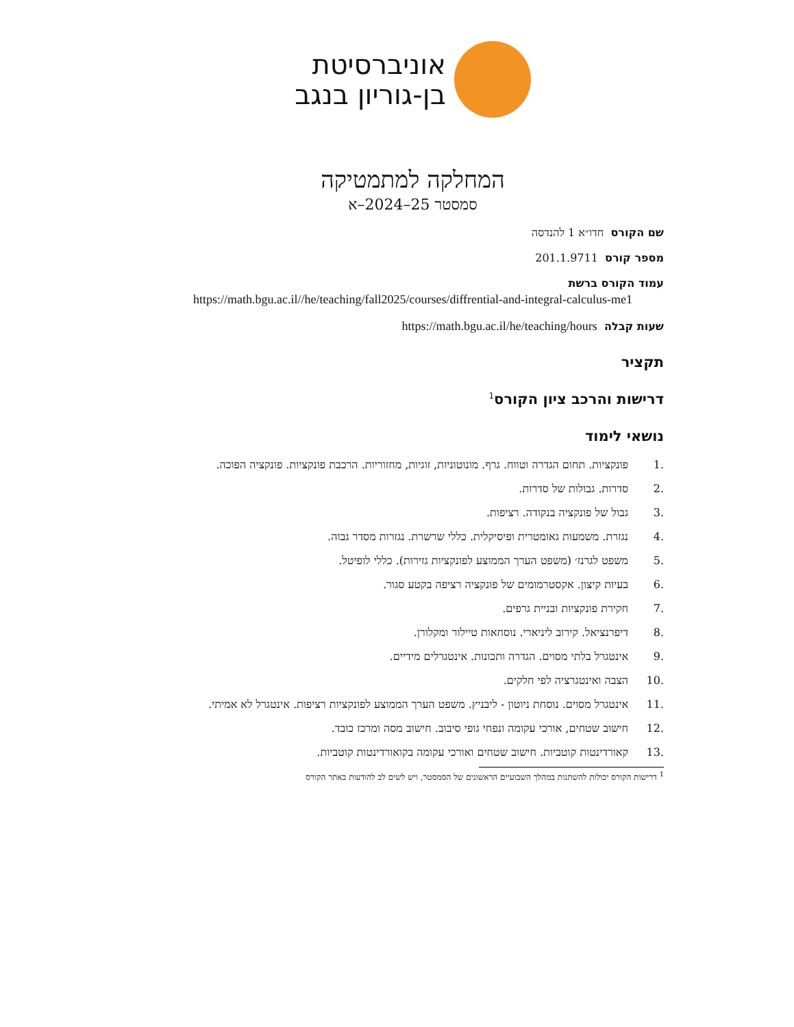אוניברסיטת
בן-גוריון בנגב
המחלקה למתמטיקה
סמסטר 25–2024–א
שם הקורס חדו״א 1 להנדסה
מספר קורס 201.1.9711
עמוד הקורס ברשת
https://math.bgu.ac.il//he/teaching/fall2025/courses/diffrential-and-integral-calculus-me1
שעות קבלה https://math.bgu.ac.il/he/teaching/hours
תקציר
דרישות והרכב ציון הקורס<sup>1</sup>
נושאי לימוד
.1 פונקציות. תחום הגדרה וטווח. גרף. מונוטוניות, זוגיות, מחזוריות. הרכבת פונקציות. פונקציה הפוכה.
.2 סדרות. גבולות של סדרות.
.3 גבול של פונקציה בנקודה. רציפות.
.4 נגזרת. משמעות גאומטרית ופיסיקלית. כללי שרשרת. נגזרות מסדר גבוה.
.5 משפט לגרנז׳ (משפט הערך הממוצע לפונקציות גזירות). כללי לופיטל.
.6 בעיות קיצון. אקסטרמומים של פונקציה רציפה בקטע סגור.
.7 חקירת פונקציות ובניית גרפים.
.8 דיפרנציאל. קירוב ליניארי. נוסחאות טיילור ומקלורן.
.9 אינטגרל בלתי מסוים. הגדרה ותכונות. אינטגרלים מידיים.
.10 הצבה ואינטגרציה לפי חלקים.
.11 אינטגרל מסוים. נוסחת ניוטון - ליבניץ. משפט הערך הממוצע לפונקציות רציפות. אינטגרל לא אמיתי.
.12 חישוב שטחים, אורכי עקומה ונפחי גופי סיבוב. חישוב מסה ומרכז כובד.
.13 קאורדינטות קוטביות. חישוב שטחים ואורכי עקומה בקואורדינטות קוטביות.
<sup>1</sup> דרישות הקורס יכולות להשתנות במהלך השבועיים הראשונים של הסמסטר, ויש לשים לב להודעות באתר הקורס